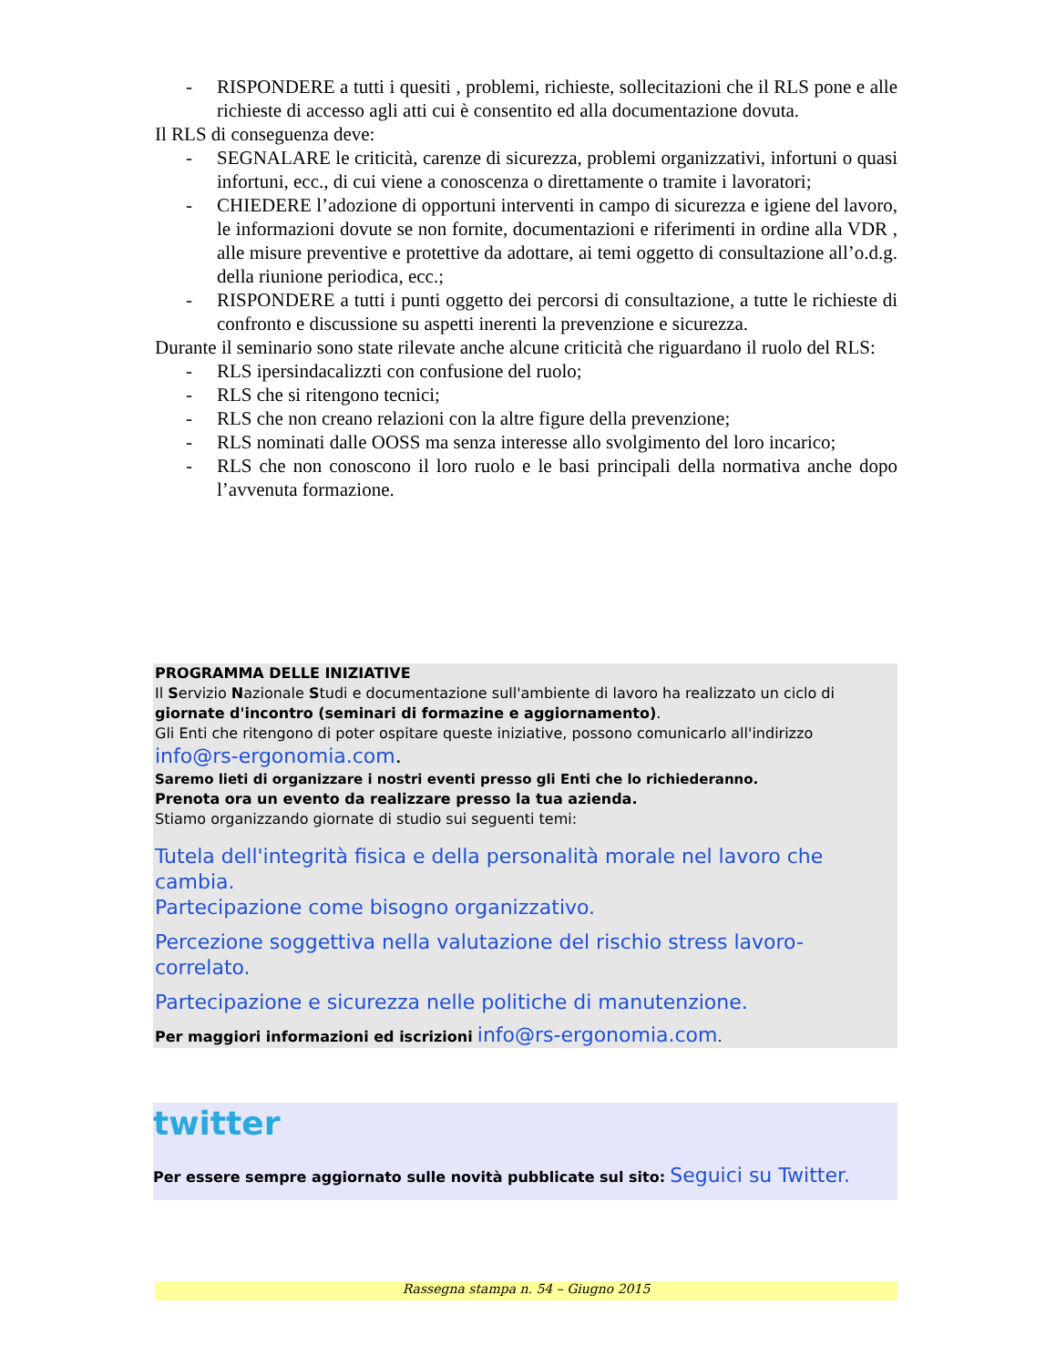- RISPONDERE a tutti i quesiti , problemi, richieste, sollecitazioni che il RLS pone e alle richieste di accesso agli atti cui è consentito ed alla documentazione dovuta.
Il RLS di conseguenza deve:
- SEGNALARE le criticità, carenze di sicurezza, problemi organizzativi, infortuni o quasi infortuni, ecc., di cui viene a conoscenza o direttamente o tramite i lavoratori;
- CHIEDERE l’adozione di opportuni interventi in campo di sicurezza e igiene del lavoro, le informazioni dovute se non fornite, documentazioni e riferimenti in ordine alla VDR , alle misure preventive e protettive da adottare, ai temi oggetto di consultazione all’o.d.g. della riunione periodica, ecc.;
- RISPONDERE a tutti i punti oggetto dei percorsi di consultazione, a tutte le richieste di confronto e discussione su aspetti inerenti la prevenzione e sicurezza.
Durante il seminario sono state rilevate anche alcune criticità che riguardano il ruolo del RLS:
- RLS ipersindacalizzti con confusione del ruolo;
- RLS che si ritengono tecnici;
- RLS che non creano relazioni con la altre figure della prevenzione;
- RLS nominati dalle OOSS ma senza interesse allo svolgimento del loro incarico;
- RLS che non conoscono il loro ruolo e le basi principali della normativa anche dopo l’avvenuta formazione.
PROGRAMMA DELLE INIZIATIVE
Il Servizio Nazionale Studi e documentazione sull'ambiente di lavoro ha realizzato un ciclo di giornate d'incontro (seminari di formazine e aggiornamento).
Gli Enti che ritengono di poter ospitare queste iniziative, possono comunicarlo all'indirizzo
info@rs-ergonomia.com.
Saremo lieti di organizzare i nostri eventi presso gli Enti che lo richiederanno.
Prenota ora un evento da realizzare presso la tua azienda.
Stiamo organizzando giornate di studio sui seguenti temi:
Tutela dell'integrità fisica e della personalità morale nel lavoro che cambia.
Partecipazione come bisogno organizzativo.
Percezione soggettiva nella valutazione del rischio stress lavoro-correlato.
Partecipazione e sicurezza nelle politiche di manutenzione.
Per maggiori informazioni ed iscrizioni info@rs-ergonomia.com.
twitter
Per essere sempre aggiornato sulle novità pubblicate sul sito: Seguici su Twitter.
Rassegna stampa n. 54 – Giugno 2015